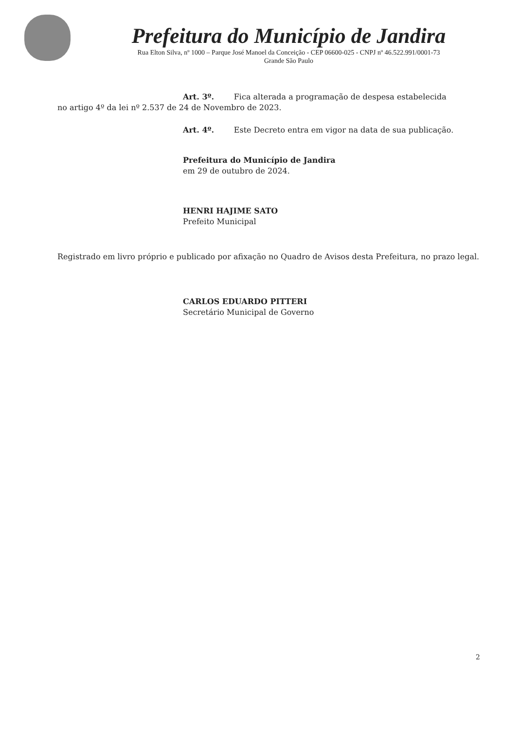Prefeitura do Município de Jandira
Rua Elton Silva, nº 1000 – Parque José Manoel da Conceição - CEP 06600-025 - CNPJ nº 46.522.991/0001-73
Grande São Paulo
Art. 3º. Fica alterada a programação de despesa estabelecida
no artigo 4º da lei nº 2.537 de 24 de Novembro de 2023.
Art. 4º. Este Decreto entra em vigor na data de sua publicação.
Prefeitura do Município de Jandira
em 29 de outubro de 2024.
HENRI HAJIME SATO
Prefeito Municipal
Registrado em livro próprio e publicado por afixação no Quadro de Avisos desta Prefeitura, no prazo legal.
CARLOS EDUARDO PITTERI
Secretário Municipal de Governo
2